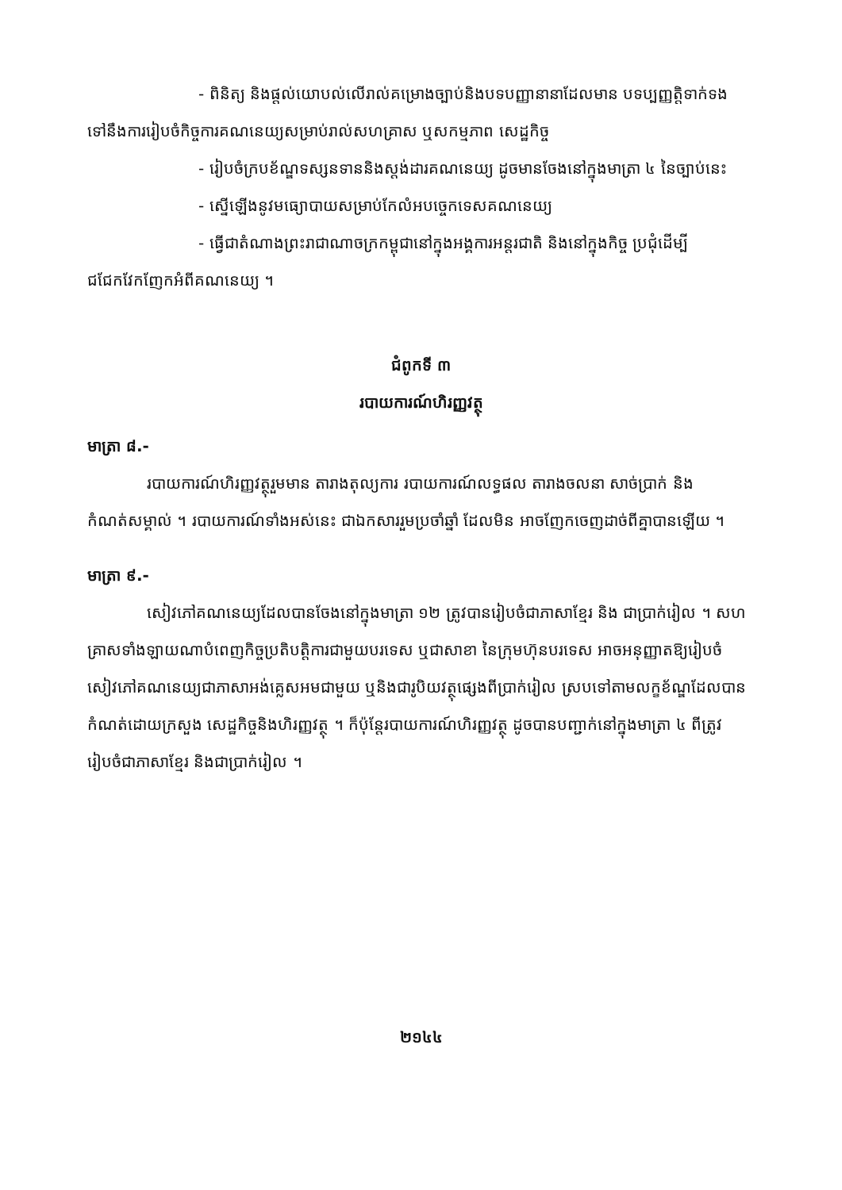- ពិនិត្យ និងផ្តល់យោបល់លើរាល់គម្រោងច្បាប់និងបទបញ្ញានានាដែលមាន បទប្បញ្ញត្តិទាក់ទងទៅនឹងការរៀបចំកិច្ចការគណនេយ្យសម្រាប់រាល់សហគ្រាស ឬសកម្មភាព សេដ្ឋកិច្ច
- រៀបចំក្របខ័ណ្ឌទស្សនទាននិងស្តង់ដារគណនេយ្យ ដូចមានចែងនៅក្នុងមាត្រា ៤ នៃច្បាប់នេះ
- ស្នើឡើងនូវមធ្យោបាយសម្រាប់កែលំអបច្ចេកទេសគណនេយ្យ
- ធ្វើជាតំណាងព្រះរាជាណាចក្រកម្ពុជានៅក្នុងអង្គការអន្តរជាតិ និងនៅក្នុងកិច្ច ប្រជុំដើម្បីជជែកវែកញែកអំពីគណនេយ្យ ។
ជំពូកទី ៣
របាយការណ៍ហិរញ្ញវត្ថុ
មាត្រា ៨.-
របាយការណ៍ហិរញ្ញវត្ថុរួមមាន តារាងតុល្យការ របាយការណ៍លទ្ធផល តារាងចលនា សាច់ប្រាក់ និងកំណត់សម្គាល់ ។ របាយការណ៍ទាំងអស់នេះ ជាឯកសាររួមប្រចាំឆ្នាំ ដែលមិន អាចញែកចេញដាច់ពីគ្នាបានឡើយ ។
មាត្រា ៩.-
សៀវភៅគណនេយ្យដែលបានចែងនៅក្នុងមាត្រា ១២ ត្រូវបានរៀបចំជាភាសាខ្មែរ និង ជាប្រាក់រៀល ។ សហគ្រាសទាំងឡាយណាបំពេញកិច្ចប្រតិបត្តិការជាមួយបរទេស ឬជាសាខា នៃក្រុមហ៊ុនបរទេស អាចអនុញ្ញាតឱ្យរៀបចំសៀវភៅគណនេយ្យជាភាសាអង់គ្លេសអមជាមួយ ឬនិងជារូបិយវត្ថុផ្សេងពីប្រាក់រៀល ស្របទៅតាមលក្ខខ័ណ្ឌដែលបានកំណត់ដោយក្រសួង សេដ្ឋកិច្ចនិងហិរញ្ញវត្ថុ ។ ក៏ប៉ុន្តែរបាយការណ៍ហិរញ្ញវត្ថុ ដូចបានបញ្ជាក់នៅក្នុងមាត្រា ៤ ពីត្រូវ រៀបចំជាភាសាខ្មែរ និងជាប្រាក់រៀល ។
២១៤៤